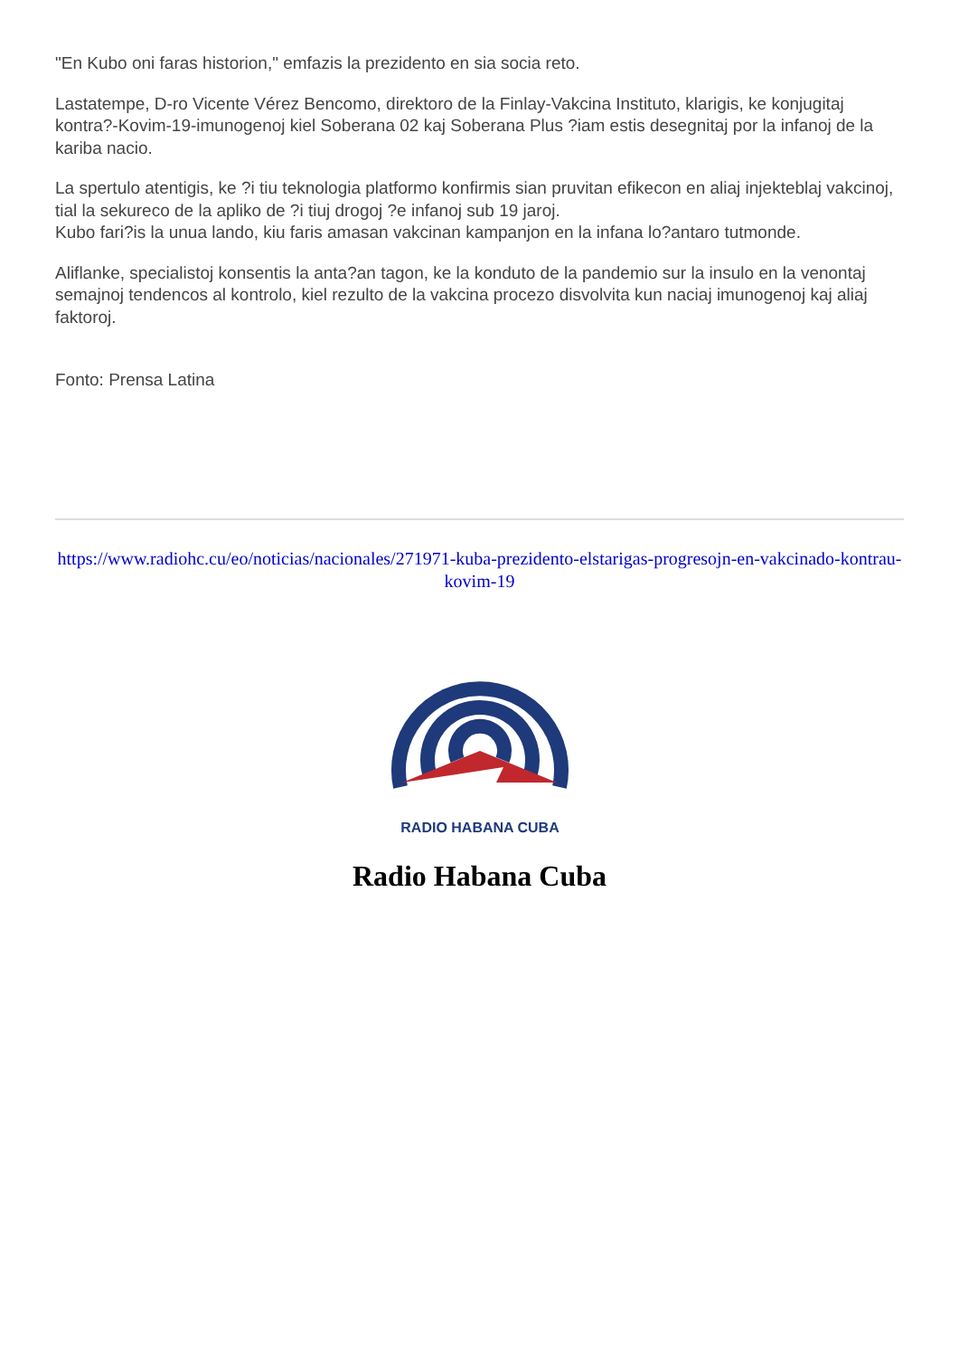"En Kubo oni faras historion," emfazis la prezidento en sia socia reto.
Lastatempe, D-ro Vicente Vérez Bencomo, direktoro de la Finlay-Vakcina Instituto, klarigis, ke konjugitaj kontra?-Kovim-19-imunogenoj kiel Soberana 02 kaj Soberana Plus ?iam estis desegnitaj por la infanoj de la kariba nacio.
La spertulo atentigis, ke ?i tiu teknologia platformo konfirmis sian pruvitan efikecon en aliaj injekteblaj vakcinoj, tial la sekureco de la apliko de ?i tiuj drogoj ?e infanoj sub 19 jaroj.
Kubo fari?is la unua lando, kiu faris amasan vakcinan kampanjon en la infana lo?antaro tutmonde.
Aliflanke, specialistoj konsentis la anta?an tagon, ke la konduto de la pandemio sur la insulo en la venontaj semajnoj tendencos al kontrolo, kiel rezulto de la vakcina procezo disvolvita kun naciaj imunogenoj kaj aliaj faktoroj.
Fonto: Prensa Latina
https://www.radiohc.cu/eo/noticias/nacionales/271971-kuba-prezidento-elstarigas-progresojn-en-vakcinado-kontrau-kovim-19
RADIO HABANA CUBA
Radio Habana Cuba